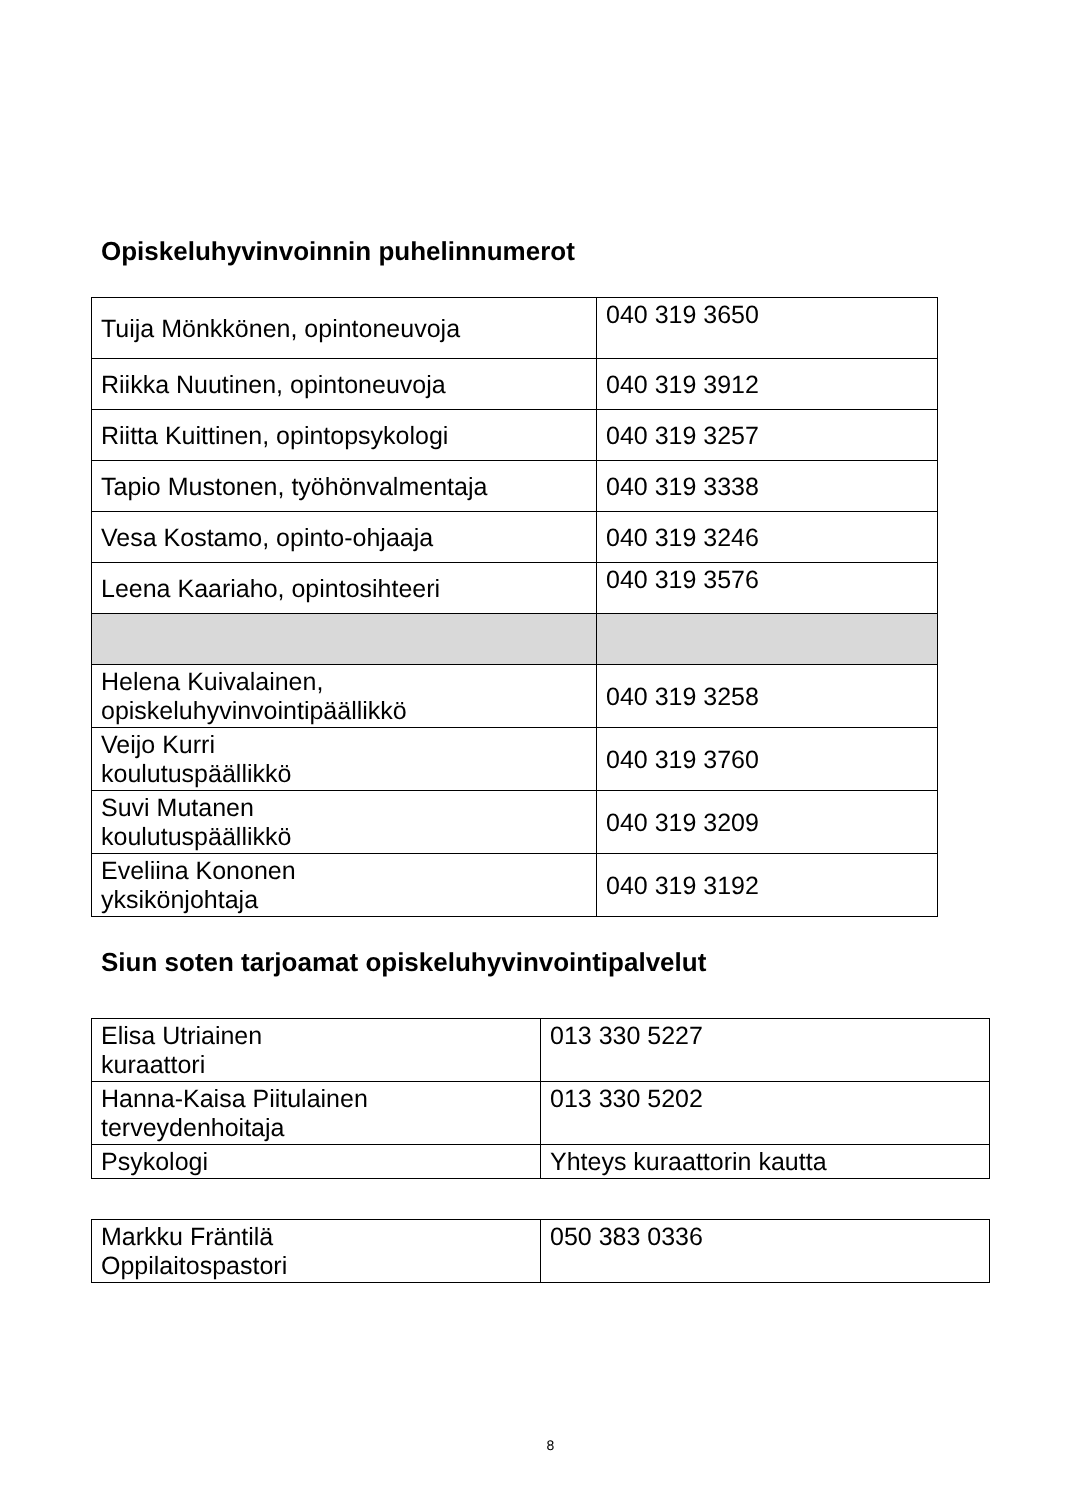Opiskeluhyvinvoinnin puhelinnumerot
| Tuija Mönkkönen, opintoneuvoja | 040 319 3650 |
| Riikka Nuutinen, opintoneuvoja | 040 319 3912 |
| Riitta Kuittinen, opintopsykologi | 040 319 3257 |
| Tapio Mustonen, työhönvalmentaja | 040 319 3338 |
| Vesa Kostamo, opinto-ohjaaja | 040 319 3246 |
| Leena Kaariaho, opintosihteeri | 040 319 3576 |
| Helena Kuivalainen, opiskeluhyvinvointipäällikkö | 040 319 3258 |
| Veijo Kurri koulutuspäällikkö | 040 319 3760 |
| Suvi Mutanen koulutuspäällikkö | 040 319 3209 |
| Eveliina Kononen yksikönjohtaja | 040 319 3192 |
Siun soten tarjoamat opiskeluhyvinvointipalvelut
| Elisa Utriainen kuraattori | 013 330 5227 |
| Hanna-Kaisa Piitulainen terveydenhoitaja | 013 330 5202 |
| Psykologi | Yhteys kuraattorin kautta |
| Markku Fräntilä Oppilaitospastori | 050 383 0336 |
8